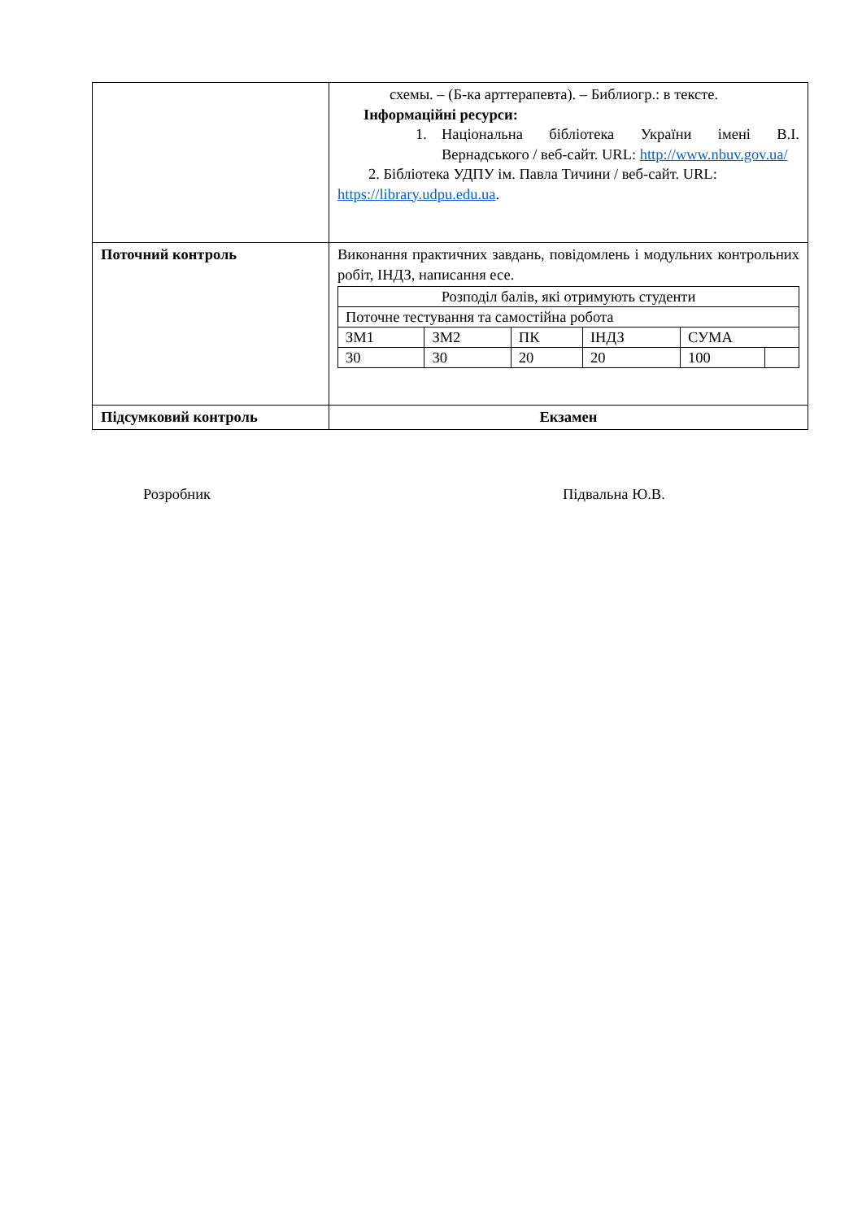| | схемы. – (Б-ка арттерапевта). – Библиогр.: в тексте. Інформаційні ресурси: 1. Національна бібліотека України імені В.І. Вернадського / веб-сайт. URL: http://www.nbuv.gov.ua/ 2. Бібліотека УДПУ ім. Павла Тичини / веб-сайт. URL: https://library.udpu.edu.ua . |
| Поточний контроль | Виконання практичних завдань, повідомлень і модульних контрольних робіт, ІНДЗ, написання есе. / Розподіл балів, які отримують студенти / / / / / / / Поточне тестування та самостійна робота / / / / / / / ЗМ1 / ЗМ2 / ПК / ІНДЗ / СУМА / / / 30 / 30 / 20 / 20 / 100 / / |
| Підсумковий контроль | Екзамен |
Розробник Підвальна Ю.В.